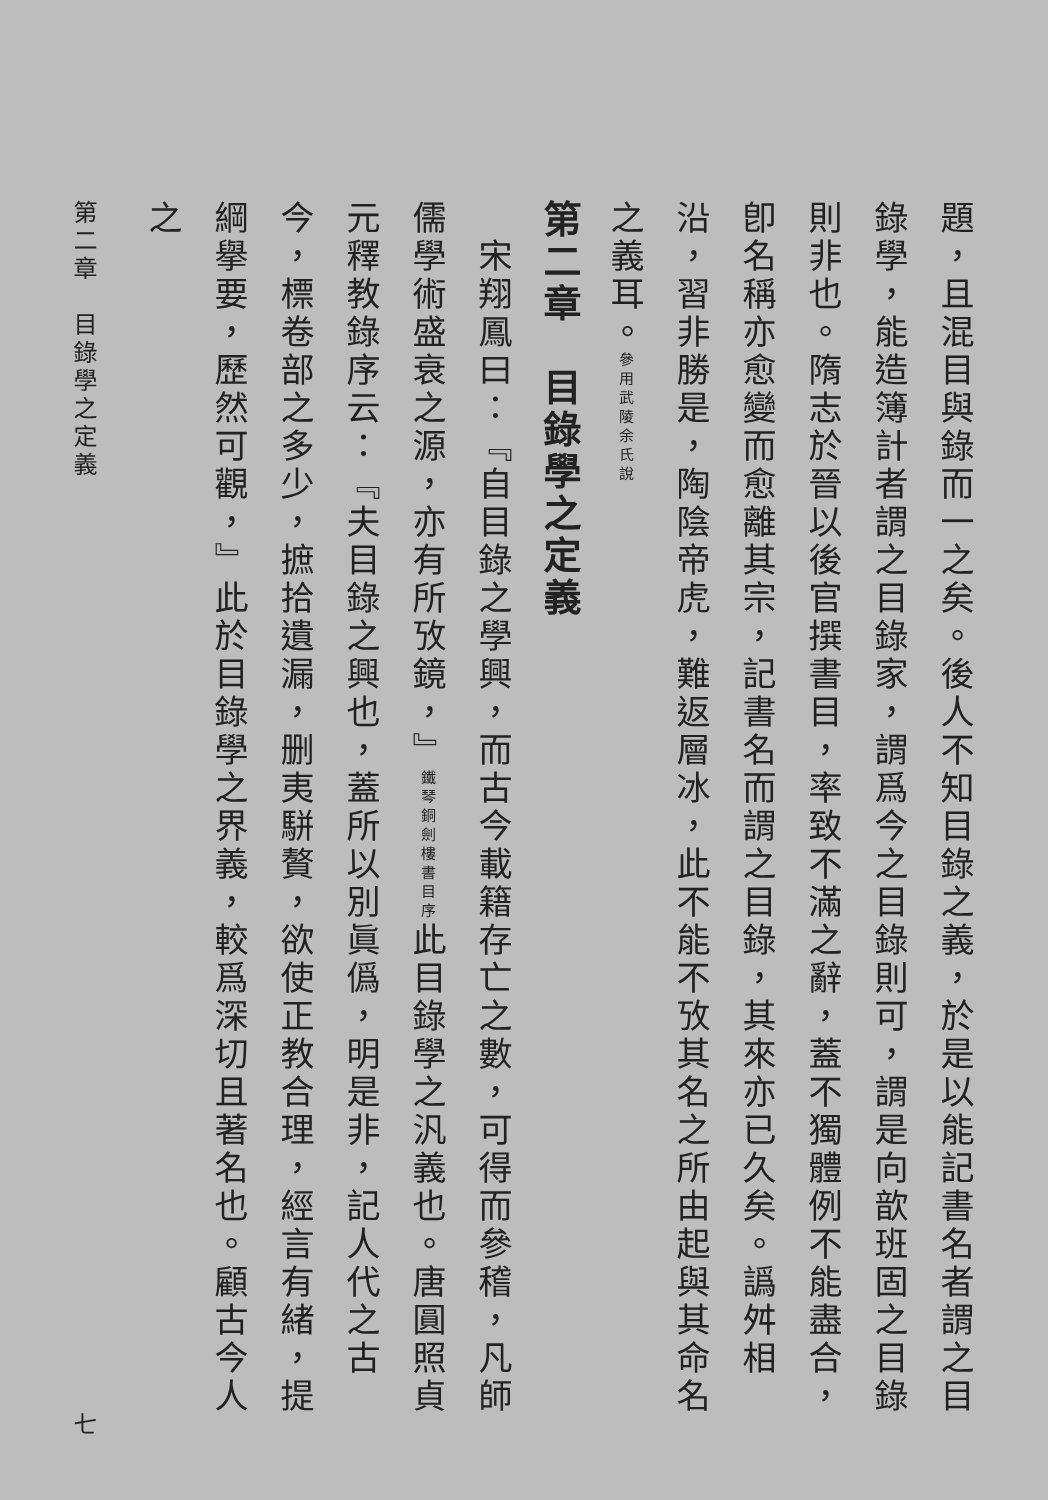題，且混目與錄而一之矣。後人不知目錄之義，於是以能記書名者謂之目錄學，能造簿計者謂之目錄家，謂爲今之目錄則可，謂是向歆班固之目錄則非也。隋志於晉以後官撰書目，率致不滿之辭，蓋不獨體例不能盡合，卽名稱亦愈變而愈離其宗，記書名而謂之目錄，其來亦已久矣。譌舛相沿，習非勝是，陶陰帝虎，難返層冰，此不能不攷其名之所由起與其命名之義耳。參用武陵余氏說
第二章　目錄學之定義
　宋翔鳳曰：『自目錄之學興，而古今載籍存亡之數，可得而參稽，凡師儒學術盛衰之源，亦有所攷鏡，』鐵琴銅劍樓書目序此目錄學之汎義也。唐圓照貞元釋教錄序云：『夫目錄之興也，蓋所以別眞僞，明是非，記人代之古今，標卷部之多少，摭拾遺漏，删夷駢贅，欲使正教合理，經言有緒，提綱擧要，歷然可觀，』此於目錄學之界義，較爲深切且著名也。顧古今人之
第二章　目錄學之定義 七